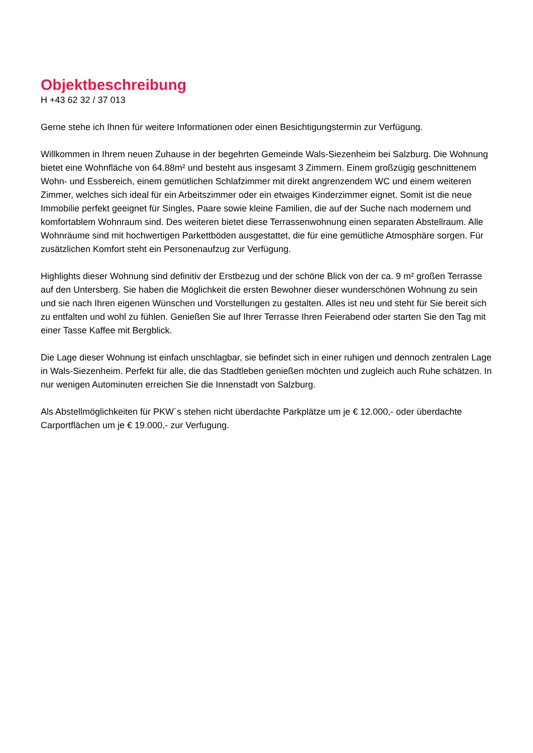Objektbeschreibung
H +43 62 32 / 37 013
Gerne stehe ich Ihnen für weitere Informationen oder einen Besichtigungstermin zur Verfügung.
Willkommen in Ihrem neuen Zuhause in der begehrten Gemeinde Wals-Siezenheim bei Salzburg. Die Wohnung bietet eine Wohnfläche von 64.88m² und besteht aus insgesamt 3 Zimmern. Einem großzügig geschnittenem Wohn- und Essbereich, einem gemütlichen Schlafzimmer mit direkt angrenzendem WC und einem weiteren Zimmer, welches sich ideal für ein Arbeitszimmer oder ein etwaiges Kinderzimmer eignet. Somit ist die neue Immobilie perfekt geeignet für Singles, Paare sowie kleine Familien, die auf der Suche nach modernem und komfortablem Wohnraum sind. Des weiteren bietet diese Terrassenwohnung einen separaten Abstellraum. Alle Wohnräume sind mit hochwertigen Parkettböden ausgestattet, die für eine gemütliche Atmosphäre sorgen. Für zusätzlichen Komfort steht ein Personenaufzug zur Verfügung.
Highlights dieser Wohnung sind definitiv der Erstbezug und der schöne Blick von der ca. 9 m² großen Terrasse auf den Untersberg. Sie haben die Möglichkeit die ersten Bewohner dieser wunderschönen Wohnung zu sein und sie nach Ihren eigenen Wünschen und Vorstellungen zu gestalten. Alles ist neu und steht für Sie bereit sich zu entfalten und wohl zu fühlen. Genießen Sie auf Ihrer Terrasse Ihren Feierabend oder starten Sie den Tag mit einer Tasse Kaffee mit Bergblick.
Die Lage dieser Wohnung ist einfach unschlagbar, sie befindet sich in einer ruhigen und dennoch zentralen Lage in Wals-Siezenheim. Perfekt für alle, die das Stadtleben genießen möchten und zugleich auch Ruhe schätzen. In nur wenigen Autominuten erreichen Sie die Innenstadt von Salzburg.
Als Abstellmöglichkeiten für PKW´s stehen nicht überdachte Parkplätze um je € 12.000,- oder überdachte Carportflächen um je € 19.000,- zur Verfugung.